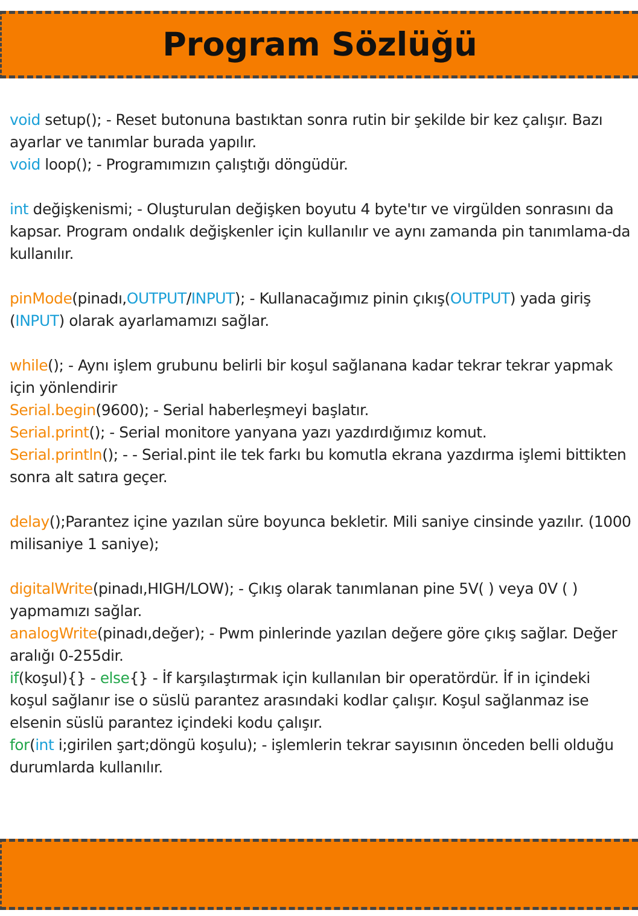Program Sözlüğü
void setup(); - Reset butonuna bastıktan sonra rutin bir şekilde bir kez çalışır. Bazı ayarlar ve tanımlar burada yapılır.
void loop(); - Programımızın çalıştığı döngüdür.
int değişkenismi; - Oluşturulan değişken boyutu 4 byte'tır ve virgülden sonrasını da kapsar. Program ondalık değişkenler için kullanılır ve aynı zamanda pin tanımlama-da kullanılır.
pinMode(pinadı,OUTPUT/INPUT); - Kullanacağımız pinin çıkış(OUTPUT) yada giriş (INPUT) olarak ayarlamamızı sağlar.
while(); - Aynı işlem grubunu belirli bir koşul sağlanana kadar tekrar tekrar yapmak için yönlendirir
Serial.begin(9600); - Serial haberleşmeyi başlatır.
Serial.print(); - Serial monitore yanyana yazı yazdırdığımız komut.
Serial.println(); - - Serial.pint ile tek farkı bu komutla ekrana yazdırma işlemi bittikten sonra alt satıra geçer.
delay();Parantez içine yazılan süre boyunca bekletir. Mili saniye cinsinde yazılır. (1000 milisaniye 1 saniye);
digitalWrite(pinadı,HIGH/LOW); - Çıkış olarak tanımlanan pine 5V( ) veya 0V ( ) yapmamızı sağlar.
analogWrite(pinadı,değer); - Pwm pinlerinde yazılan değere göre çıkış sağlar. Değer aralığı 0-255dir.
if(koşul){} - else{} - İf karşılaştırmak için kullanılan bir operatördür. İf in içindeki koşul sağlanır ise o süslü parantez arasındaki kodlar çalışır. Koşul sağlanmaz ise elsenin süslü parantez içindeki kodu çalışır.
for(int i;girilen şart;döngü koşulu); - işlemlerin tekrar sayısının önceden belli olduğu durumlarda kullanılır.